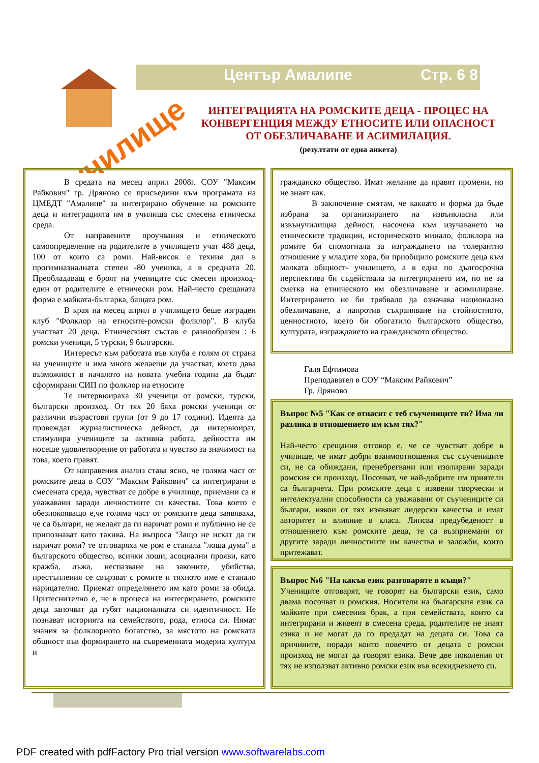Център Амалипе Стр. 6 8
училище
ИНТЕГРАЦИЯТА НА РОМСКИТЕ ДЕЦА - ПРОЦЕС НА КОНВЕРГЕНЦИЯ МЕЖДУ ЕТНОСИТЕ ИЛИ ОПАСНОСТ ОТ ОБЕЗЛИЧАВАНЕ И АСИМИЛАЦИЯ.
(резултати от една анкета)
В средата на месец април 2008г. СОУ "Максим Райкович" гр. Дряново се присъедини към програмата на ЦМЕДТ "Амалипе" за интегрирано обучение на ромските деца и интеграцията им в училища със смесена етническа среда.
От направените проучвания и етническото самоопределение на родителите в училището учат 488 деца, 100 от които са роми. Най-висок е техния дял в прогимназиалната степен -80 ученика, а в средната 20. Преобладаващ е броят на учениците със смесен произход- един от родителите е етнически ром. Най-често срещаната форма е майката-българка, бащата ром.
В края на месец април в училището беше изграден клуб "Фолклор на етносите-ромски фолклор". В клуба участват 20 деца. Етническият състав е разнообразен : 6 ромски ученици, 5 турски, 9 български.
Интересът към работата във клуба е голям от страна на учениците и има много желаещи да участват, което дава възможност в началото на новата учебна година да бъдат сформирани СИП по фолклор на етносите
Те интервюираха 30 ученици от ромски, турски, български произход. От тях 20 бяха ромски ученици от различни възрастови групи (от 9 до 17 години). Идеята да провеждат журналистическа дейност, да интервюират, стимулира учениците за активна работа, дейността им носеше удовлетворение от работата и чувство за значимост на това, което правят.
От направения анализ става ясно, че голяма част от ромските деца в СОУ "Максим Райкович" са интегрирани в смесената среда, чувстват се добре в училище, приемани са и уважавани заради личностните си качества. Това което е обезпокояващо е,че голяма част от ромските деца заявяваха, че са българи, не желаят да ги наричат роми и публично не се припознават като такива. На въпроса "Защо не искат да ги наричат роми? те отговаряха че ром е станала "лоша дума" в българското общество, всички лоши, асоциални прояви, като кражба, лъжа, неспазване на законите, убийства, престъпления се свързват с ромите и тяхното име е станало нарицателно. Приемат определянето им като роми за обида. Притеснително е, че в процеса на интегрирането, ромските деца започват да губят националната си идентичност. Не познават историята на семейството, рода, етноса си. Нямат знания за фолклорното богатство, за мястото на ромската общност във формирането на съвременната модерна култура и
гражданско общество. Имат желание да правят промени, но не знаят как.
В заключение смятам, че каквато и форма да бъде избрана за организирането на извънкласна или извънучилищна дейност, насочена към изучаването на етническите традиции, историческото минало, фолклора на ромите би спомогнала за изграждането на толерантно отношение у младите хора, би приобщило ромските деца към малката общност- училището, а в една по дългосрочна перспектива би съдействала за интегрирането им, но не за сметка на етническото им обезличаване и асимилиране. Интегрирането не би трябвало да означава национално обезличаване, а напротив съхраняване на стойностното, ценностното, което би обогатило българското общество, културата, изграждането на гражданското общество.
Галя Ефтимова
Преподавател в СОУ “Максим Райкович”
Гр. Дряново
Въпрос №5 "Как се отнасят с теб съучениците ти? Има ли разлика в отношението им към тях?"
Най-често срещания отговор е, че се чувстват добре в училище, че имат добри взаимоотношения със съучениците си, не са обиждани, пренебрегвани или изолирани заради ромския си произход. Посочват, че най-добрите им приятели са българчета. При ромските деца с изявени творчески и интелектуални способности са уважавани от съучениците си българи, някои от тях изявяват лидерски качества и имат авторитет и влияние в класа. Липсва предубеденост в отношението към ромските деца, те са възприемани от другите заради личностните им качества и заложби, които притежават.
Въпрос №6 "На какъв език разговаряте в къщи?"
Учениците отговарят, че говорят на български език, само двама посочват и ромския. Носители на българския език са майките при смесения брак, а при семействата, които са интегрирани и живеят в смесена среда, родителите не знаят езика и не могат да го предадат на децата си. Това са причините, поради които повечето от децата с ромски произход не могат да говорят езика. Вече две поколения от тях не използват активно ромски език във всекидневието си.
PDF created with pdfFactory Pro trial version www.softwarelabs.com